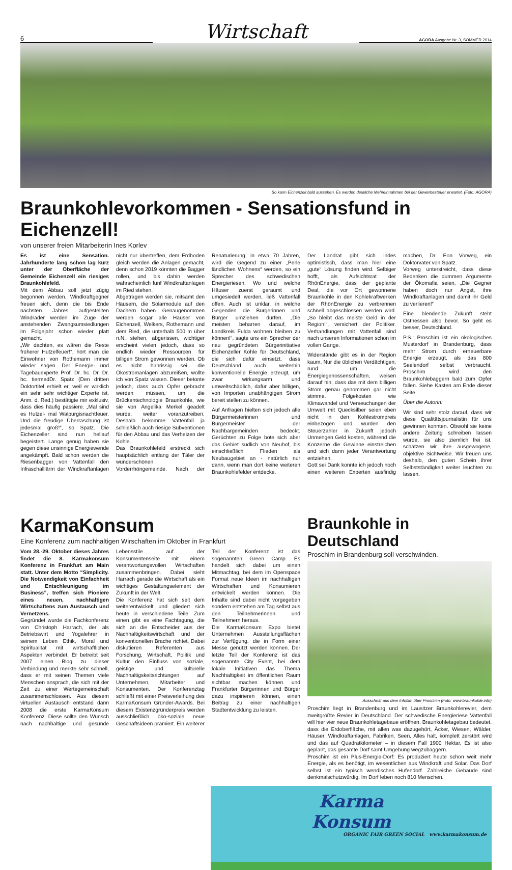6
Wirtschaft
AGORA Ausgabe Nr. 3, SOMMER 2014
So kann Eichenzell bald aussehen. Es werden deutliche Mehreinnahmen bei der Gewerbesteuer erwartet. (Foto: AGORA)
Braunkohlevorkommen - Sensationsfund in Eichenzell!
von unserer freien Mitarbeiterin Ines Korlev
Es ist eine Sensation. Jahrhunderte lang schon lag kurz unter der Oberfläche der Gemeinde Eichenzell ein riesiges Braunkohlefeld.
Mit dem Abbau soll jetzt zügig begonnen werden. Windkraftgegner freuen sich, denn die bis Ende nächsten Jahres aufgestellten Windräder werden im Zuge der anstehenden Zwangsumsiedlungen im Folgejahr schon wieder platt gemacht.
„Wir dachten, es wären die Reste früherer Hutzelfeuer!“, hört man die Einwohner von Rothemann immer wieder sagen. Der Energie- und Tagebauexperte Prof. Dr. hc. Dr. Dr. hc. tiermedDr. Spatz (Den dritten Doktortitel erhielt er, weil er wirklich ein sehr sehr wichtiger Experte ist. Anm. d. Red.) bestätigte mir exklusiv, dass dies häufig passiere. „Mal sind es Hutzel- mal Walpurgisnachtfeuer. Und die freudige Überraschung ist jedesmal groß!“, so Spatz. Die Eichenzeller sind nun hellauf begeistert. Lange genug haben sie gegen diese unsinnige Energiewende angekämpft. Bald schon werden die Riesenbagger von Vattenfall den Infraschalllärm der Windkraftanlagen nicht nur übertreffen, dem Erdboden gleich werden die Anlagen gemacht, denn schon 2019 könnten die Bagger rollen, und bis dahin werden wahrscheinlich fünf Windkraftanlagen im Ried stehen.
Abgetragen werden sie, mitsamt den Häusern, die Solarmodule auf den Dächern haben. Genaugenommen werden sogar alle Häuser von Eichenzell, Welkers, Rothemann und dem Ried, die unterhalb 500 m über n.N. stehen, abgerissen, wichtiger erscheint vielen jedoch, dass so endlich wieder Ressourcen für billigen Strom gewonnen werden. Ob es nicht hirnrissig sei, die Ökostromanlagen abzureißen, wollte ich von Spatz wissen. Dieser betonte jedoch, dass auch Opfer gebracht werden müssen, um die Brückentechnologie Braunkohle, wie sie von Angelika Merkel geadelt wurde, weiter voranzutreiben. Deshalb bekomme Vattenfall ja schließlich auch riesige Subventionen für den Abbau und das Verheizen der Kohle.
Das Braunkohlefeld erstreckt sich hauptsächlich entlang der Täler der wunderschönen Vorderrhöngemeinde. Nach der Renaturierung, in etwa 70 Jahren, wird die Gegend zu einer „Perle ländlichen Wohnens“ werden, so ein Sprecher des schwedischen Energieriesen. Wo und welche Häuser zuerst geräumt und umgesiedelt werden, ließ Vattenfall offen. Auch ist unklar, in welche Gegenden die Bürgerinnen und Bürger umziehen dürfen. „Die meisten beharren darauf, im Landkreis Fulda wohnen bleiben zu können!“, sagte uns ein Sprecher der neu gegründeten Bürgerinitiative Eichenzeller Kohle für Deutschland, die sich dafür einsetzt, dass Deutschland auch weiterhin konventionelle Energie erzeugt, um zwar wirkungsarm und umweltschädlich, dafür aber billigen, von Importen unabhängigen Strom bereit stellen zu können.
Auf Anfragen hielten sich jedoch alle Bürgermeisterinnen und Bürgermeister der Nachbargemeinden bedeckt. Gerüchten zu Folge böte sich aber das Gebiet südlich von Neuhof, bis einschließlich Flieden als Neubaugebiet an - natürlich nur dann, wenn man dort keine weiteren Braunkohlefelder entdecke.
Der Landrat gibt sich indes optimistisch, dass man hier eine „gute“ Lösung finden wird. Selbiger hofft, als Aufsichtsrat der RhönEnergie, dass der geplante Deal, die vor Ort gewonnene Braunkohle in den Kohlekraftwerken der RhönEnergie zu verbrennen schnell abgeschlossen werden wird. „So bleibt das meiste Geld in der Region!“, versichert der Politiker. Verhandlungen mit Vattenfall sind nach unseren Informationen schon im vollen Gange.
Widerstände gibt es in der Region kaum. Nur die üblichen Verdächtigen, rund um die Energiegenossenschaften, weisen darauf hin, dass das mit dem billigen Strom genau genommen gar nicht stimme. Folgekosten wie Klimawandel und Verseuchungen der Umwelt mit Quecksilber seien eben nicht in den Kohlestrompreis einbezogen und würden den Steuerzahler in Zukunft jedoch Unmengen Geld kosten, während die Konzerne die Gewinne einstreichen und sich dann jeder Verantwortung entziehen.
Gott sei Dank konnte ich jedoch noch einen weiteren Experten ausfindig machen, Dr. Eon Vorweg, ein Doktorvater von Spatz.
Vorweg unterstreicht, dass diese Bedenken die dummen Argumente der Ökomafia seien. „Die Gegner haben doch nur Angst, ihre Windkraftanlagen und damit ihr Geld zu verlieren!“
Eine blendende Zukunft steht Osthessen also bevor. So geht es besser, Deutschland.
P.S.: Proschim ist ein ökologisches Musterdorf in Brandenburg, dass mehr Strom durch erneuerbare Energie erzeugt, als das 800 Seelendorf selbst verbraucht. Proschim wird den Braunkohlebaggern bald zum Opfer fallen. Siehe Kasten am Ende dieser Seite.
Über die Autorin:
Wir sind sehr stolz darauf, dass wir diese Qualitätsjournalistin für uns gewinnen konnten. Obwohl sie keine andere Zeitung schreiben lassen würde, sie also ziemlich frei ist, schätzen wir ihre ausgewogene, objektive Sichtweise. Wir freuen uns deshalb, den guten Schein ihrer Selbstständigkeit weiter leuchten zu lassen.
KarmaKonsum
Eine Konferenz zum nachhaltigen Wirschaften im Oktober in Frankfurt
Vom 28.-29. Oktober dieses Jahres findet die 8. Karmakonsum Konferenz in Frankfurt am Main statt. Unter dem Motto “Simplicity. Die Notwendigkeit von Einfachheit und Entschleunigung im Business”, treffen sich Pioniere eines neuen, nachhaltigen Wirtschaftens zum Austausch und Vernetzens.
Gegründet wurde die Fachkonferenz von Christoph Harrach, der als Betriebswirt und Yogalehrer in seinem Leben Ethik, Moral und Spiritualität mit wirtschaftlichen Aspekten verbindet. Er betreibt seit 2007 einen Blog zu dieser Verbindung und merkte sehr schnell, dass er mit seinen Themen viele Menschen ansprach, die sich mit der Zeit zu einer Wertegemeinschaft zusammenschlossen. Aus diesem virtuellen Austausch entstand dann 2008 die erste KarmaKonsum Konferenz. Diese sollte den Wunsch nach nachhaltige und gesunde Lebensstile auf der Konsumentenseite mit einem verantwortungsvollen Wirtschaften zusammenbringen. Dabei sieht Harrach gerade die Wirtschaft als ein wichtiges Gestaltungselement der Zukunft in der Welt.
Die Konferenz hat sich seit dem weiterentwickelt und gliedert sich heute in verschiedene Teile. Zum einen gibt es eine Fachtagung, die sich an die Entscheider aus der Nachhaltigkeitswirtschaft und der konventionellen Brache richtet. Dabei diskutieren Referenten aus Forschung, Wirtschaft, Politik und Kultur den Einfluss von soziale, geistige und kulturelle Nachhaltigskeitsrichtungen auf Unternehmen, Mitarbeiter und Konsumenten. Der Konferenztag schließt mit einer Preisverleihung des KarmaKonsum Gründer-Awards. Bei diesem Existenzgründerpreis werden ausschließlich öko-soziale neue Geschäftsideen prämiert. Ein weiterer Teil der Konferenz ist das sogenannten Green Camp. Es handelt sich dabei um einen Mitmachtag, bei dem im Openspace Format neue Ideen im nachhaltigen Wirtschaften und Konsumieren entwickelt werden können. Die Inhalte sind dabei nicht vorgegeben sondern entstehen am Tag selbst aus den Teilnehmerinnen und Teilnehmern heraus.
Die KarmaKonsum Expo bietet Unternehmen Ausstellungsflächen zur Verfügung, die in Form einer Messe genutzt werden können. Der letzte Teil der Konferenz ist das sogenannte City Event, bei dem lokale Initiativen das Thema Nachhaltigkeit im öffentlichen Raum sichtbar machen können und Frankfurter Bürgerinnen und Bürger dazu inspirieren können, einen Beitrag zu einer nachhaltigen Stadtentwicklung zu leisten.
Braunkohle in Deutschland
Proschim in Brandenburg soll verschwinden.
Ausschnitt aus dem Infofilm über Proschim (Foto: www.braunkohle.info)
Proschim liegt in Brandenburg und im Lausitzer Braunkohlerevier, dem zweitgrößte Revier in Deutschland. Der schwedische Energieriese Vattenfall will hier vier neue Braunkohletagebaue eröffnen. Braunkohletagebau bedeutet, dass die Erdoberfläche, mit allen was dazugehört, Äcker, Wiesen, Wälder, Häuser, Windkraftanlagen, Fabriken, Seen, Alles halt, komplett zerstört wird und das auf Quadratkilometer – in diesem Fall 1900 Hektar. Es ist also geplant, das gesamte Dorf samt Umgebung wegzubaggern.
Proschim ist ein Plus-Energie-Dorf: Es produziert heute schon weit mehr Energie, als es benötigt, im wesentlichen aus Windkraft und Solar. Das Dorf selbst ist ein typisch wendisches Hufendorf. Zahlreiche Gebäude sind denkmalschutzwürdig. Im Dorf leben noch 810 Menschen.
Karma
Konsum
ORGANIC FAIR GREEN SOCIAL www.karmakonsum.de